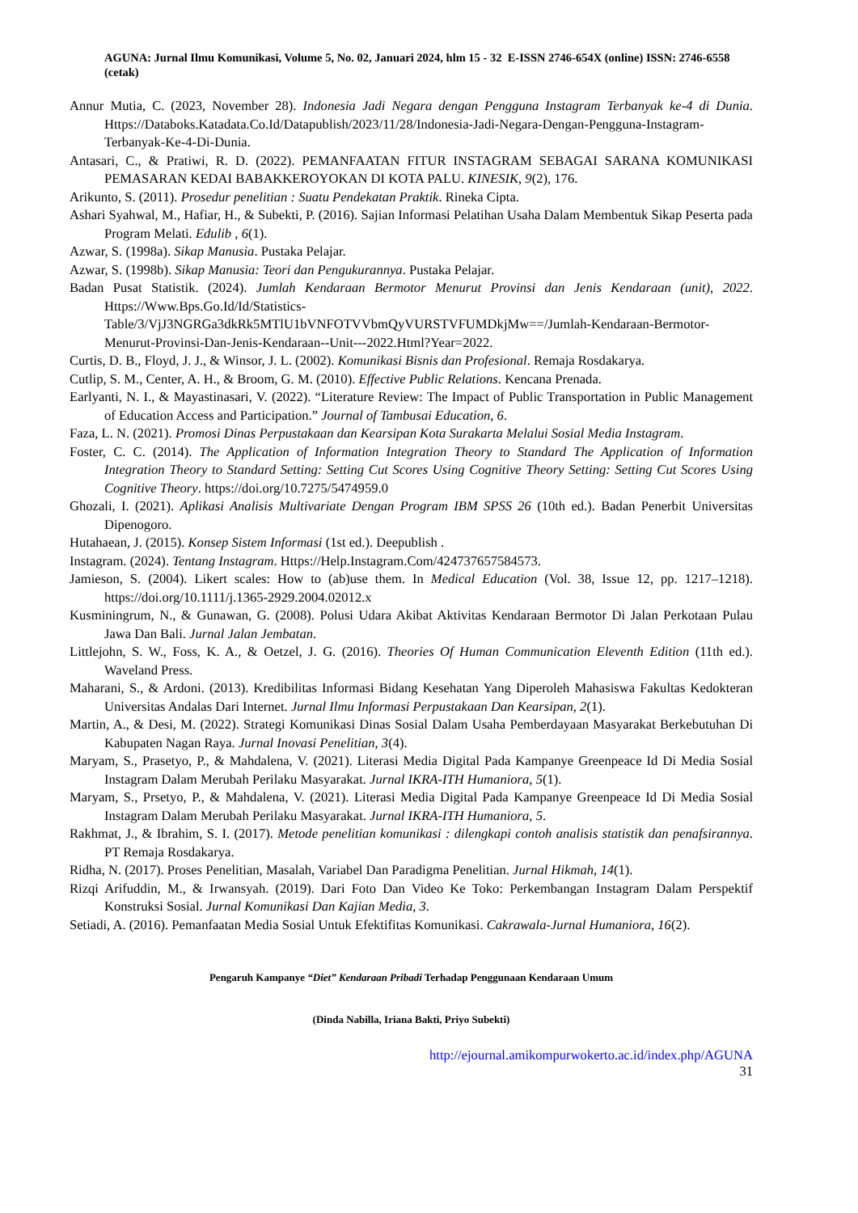AGUNA: Jurnal Ilmu Komunikasi, Volume 5, No. 02, Januari 2024, hlm 15 - 32 E-ISSN 2746-654X (online) ISSN: 2746-6558 (cetak)
Annur Mutia, C. (2023, November 28). Indonesia Jadi Negara dengan Pengguna Instagram Terbanyak ke-4 di Dunia. Https://Databoks.Katadata.Co.Id/Datapublish/2023/11/28/Indonesia-Jadi-Negara-Dengan-Pengguna-Instagram-Terbanyak-Ke-4-Di-Dunia.
Antasari, C., & Pratiwi, R. D. (2022). PEMANFAATAN FITUR INSTAGRAM SEBAGAI SARANA KOMUNIKASI PEMASARAN KEDAI BABAKKEROYOKAN DI KOTA PALU. KINESIK, 9(2), 176.
Arikunto, S. (2011). Prosedur penelitian : Suatu Pendekatan Praktik. Rineka Cipta.
Ashari Syahwal, M., Hafiar, H., & Subekti, P. (2016). Sajian Informasi Pelatihan Usaha Dalam Membentuk Sikap Peserta pada Program Melati. Edulib , 6(1).
Azwar, S. (1998a). Sikap Manusia. Pustaka Pelajar.
Azwar, S. (1998b). Sikap Manusia: Teori dan Pengukurannya. Pustaka Pelajar.
Badan Pusat Statistik. (2024). Jumlah Kendaraan Bermotor Menurut Provinsi dan Jenis Kendaraan (unit), 2022. Https://Www.Bps.Go.Id/Id/Statistics-Table/3/VjJ3NGRGa3dkRk5MTlU1bVNFOTVVbmQyVURSTVFUMDkjMw==/Jumlah-Kendaraan-Bermotor-Menurut-Provinsi-Dan-Jenis-Kendaraan--Unit---2022.Html?Year=2022.
Curtis, D. B., Floyd, J. J., & Winsor, J. L. (2002). Komunikasi Bisnis dan Profesional. Remaja Rosdakarya.
Cutlip, S. M., Center, A. H., & Broom, G. M. (2010). Effective Public Relations. Kencana Prenada.
Earlyanti, N. I., & Mayastinasari, V. (2022). “Literature Review: The Impact of Public Transportation in Public Management of Education Access and Participation.” Journal of Tambusai Education, 6.
Faza, L. N. (2021). Promosi Dinas Perpustakaan dan Kearsipan Kota Surakarta Melalui Sosial Media Instagram.
Foster, C. C. (2014). The Application of Information Integration Theory to Standard The Application of Information Integration Theory to Standard Setting: Setting Cut Scores Using Cognitive Theory Setting: Setting Cut Scores Using Cognitive Theory. https://doi.org/10.7275/5474959.0
Ghozali, I. (2021). Aplikasi Analisis Multivariate Dengan Program IBM SPSS 26 (10th ed.). Badan Penerbit Universitas Dipenogoro.
Hutahaean, J. (2015). Konsep Sistem Informasi (1st ed.). Deepublish .
Instagram. (2024). Tentang Instagram. Https://Help.Instagram.Com/424737657584573.
Jamieson, S. (2004). Likert scales: How to (ab)use them. In Medical Education (Vol. 38, Issue 12, pp. 1217–1218). https://doi.org/10.1111/j.1365-2929.2004.02012.x
Kusminingrum, N., & Gunawan, G. (2008). Polusi Udara Akibat Aktivitas Kendaraan Bermotor Di Jalan Perkotaan Pulau Jawa Dan Bali. Jurnal Jalan Jembatan.
Littlejohn, S. W., Foss, K. A., & Oetzel, J. G. (2016). Theories Of Human Communication Eleventh Edition (11th ed.). Waveland Press.
Maharani, S., & Ardoni. (2013). Kredibilitas Informasi Bidang Kesehatan Yang Diperoleh Mahasiswa Fakultas Kedokteran Universitas Andalas Dari Internet. Jurnal Ilmu Informasi Perpustakaan Dan Kearsipan, 2(1).
Martin, A., & Desi, M. (2022). Strategi Komunikasi Dinas Sosial Dalam Usaha Pemberdayaan Masyarakat Berkebutuhan Di Kabupaten Nagan Raya. Jurnal Inovasi Penelitian, 3(4).
Maryam, S., Prasetyo, P., & Mahdalena, V. (2021). Literasi Media Digital Pada Kampanye Greenpeace Id Di Media Sosial Instagram Dalam Merubah Perilaku Masyarakat. Jurnal IKRA-ITH Humaniora, 5(1).
Maryam, S., Prsetyo, P., & Mahdalena, V. (2021). Literasi Media Digital Pada Kampanye Greenpeace Id Di Media Sosial Instagram Dalam Merubah Perilaku Masyarakat. Jurnal IKRA-ITH Humaniora, 5.
Rakhmat, J., & Ibrahim, S. I. (2017). Metode penelitian komunikasi : dilengkapi contoh analisis statistik dan penafsirannya. PT Remaja Rosdakarya.
Ridha, N. (2017). Proses Penelitian, Masalah, Variabel Dan Paradigma Penelitian. Jurnal Hikmah, 14(1).
Rizqi Arifuddin, M., & Irwansyah. (2019). Dari Foto Dan Video Ke Toko: Perkembangan Instagram Dalam Perspektif Konstruksi Sosial. Jurnal Komunikasi Dan Kajian Media, 3.
Setiadi, A. (2016). Pemanfaatan Media Sosial Untuk Efektifitas Komunikasi. Cakrawala-Jurnal Humaniora, 16(2).
Pengaruh Kampanye “Diet” Kendaraan Pribadi Terhadap Penggunaan Kendaraan Umum
(Dinda Nabilla, Iriana Bakti, Priyo Subekti)
http://ejournal.amikompurwokerto.ac.id/index.php/AGUNA
31